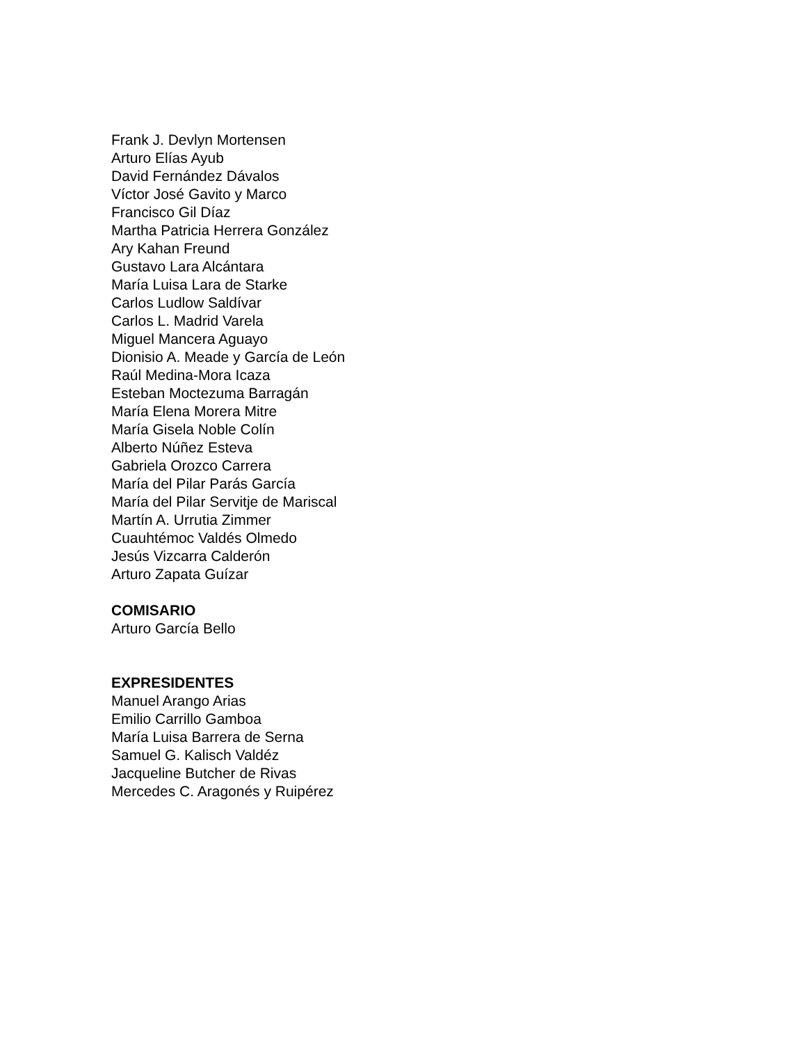Frank J. Devlyn Mortensen
Arturo Elías Ayub
David Fernández Dávalos
Víctor José Gavito y Marco
Francisco Gil Díaz
Martha Patricia Herrera González
Ary Kahan Freund
Gustavo Lara Alcántara
María Luisa Lara de Starke
Carlos Ludlow Saldívar
Carlos L. Madrid Varela
Miguel Mancera Aguayo
Dionisio A. Meade y García de León
Raúl Medina-Mora Icaza
Esteban Moctezuma Barragán
María Elena Morera Mitre
María Gisela Noble Colín
Alberto Núñez Esteva
Gabriela Orozco Carrera
María del Pilar Parás García
María del Pilar Servitje de Mariscal
Martín A. Urrutia Zimmer
Cuauhtémoc Valdés Olmedo
Jesús Vizcarra Calderón
Arturo Zapata Guízar
COMISARIO
Arturo García Bello
EXPRESIDENTES
Manuel Arango Arias
Emilio Carrillo Gamboa
María Luisa Barrera de Serna
Samuel G. Kalisch Valdéz
Jacqueline Butcher de Rivas
Mercedes C. Aragonés y Ruipérez